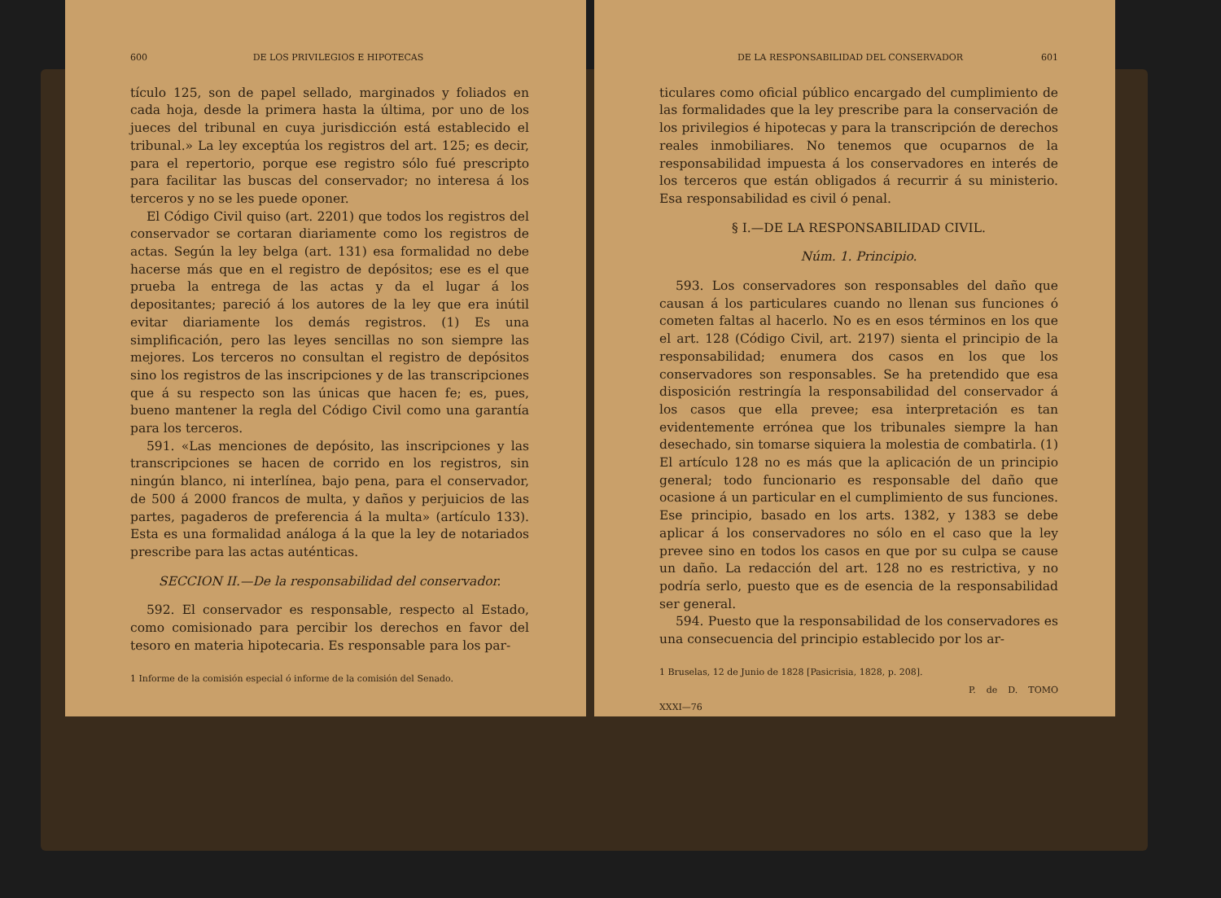600 DE LOS PRIVILEGIOS E HIPOTECAS
tículo 125, son de papel sellado, marginados y foliados en cada hoja, desde la primera hasta la última, por uno de los jueces del tribunal en cuya jurisdicción está establecido el tribunal.» La ley exceptúa los registros del art. 125; es decir, para el repertorio, porque ese registro sólo fué prescripto para facilitar las buscas del conservador; no interesa á los terceros y no se les puede oponer.
El Código Civil quiso (art. 2201) que todos los registros del conservador se cortaran diariamente como los registros de actas. Según la ley belga (art. 131) esa formalidad no debe hacerse más que en el registro de depósitos; ese es el que prueba la entrega de las actas y da el lugar á los depositantes; pareció á los autores de la ley que era inútil evitar diariamente los demás registros. (1) Es una simplificación, pero las leyes sencillas no son siempre las mejores. Los terceros no consultan el registro de depósitos sino los registros de las inscripciones y de las transcripciones que á su respecto son las únicas que hacen fe; es, pues, bueno mantener la regla del Código Civil como una garantía para los terceros.
591. «Las menciones de depósito, las inscripciones y las transcripciones se hacen de corrido en los registros, sin ningún blanco, ni interlínea, bajo pena, para el conservador, de 500 á 2000 francos de multa, y daños y perjuicios de las partes, pagaderos de preferencia á la multa» (artículo 133). Esta es una formalidad análoga á la que la ley de notariados prescribe para las actas auténticas.
SECCION II.—De la responsabilidad del conservador.
592. El conservador es responsable, respecto al Estado, como comisionado para percibir los derechos en favor del tesoro en materia hipotecaria. Es responsable para los par-
1 Informe de la comisión especial ó informe de la comisión del Senado.
DE LA RESPONSABILIDAD DEL CONSERVADOR 601
ticulares como oficial público encargado del cumplimiento de las formalidades que la ley prescribe para la conservación de los privilegios é hipotecas y para la transcripción de derechos reales inmobiliares. No tenemos que ocuparnos de la responsabilidad impuesta á los conservadores en interés de los terceros que están obligados á recurrir á su ministerio. Esa responsabilidad es civil ó penal.
§ I.—DE LA RESPONSABILIDAD CIVIL.
Núm. 1. Principio.
593. Los conservadores son responsables del daño que causan á los particulares cuando no llenan sus funciones ó cometen faltas al hacerlo. No es en esos términos en los que el art. 128 (Código Civil, art. 2197) sienta el principio de la responsabilidad; enumera dos casos en los que los conservadores son responsables. Se ha pretendido que esa disposición restringía la responsabilidad del conservador á los casos que ella prevee; esa interpretación es tan evidentemente errónea que los tribunales siempre la han desechado, sin tomarse siquiera la molestia de combatirla. (1) El artículo 128 no es más que la aplicación de un principio general; todo funcionario es responsable del daño que ocasione á un particular en el cumplimiento de sus funciones. Ese principio, basado en los arts. 1382, y 1383 se debe aplicar á los conservadores no sólo en el caso que la ley prevee sino en todos los casos en que por su culpa se cause un daño. La redacción del art. 128 no es restrictiva, y no podría serlo, puesto que es de esencia de la responsabilidad ser general.
594. Puesto que la responsabilidad de los conservadores es una consecuencia del principio establecido por los ar-
1 Bruselas, 12 de Junio de 1828 [Pasicrisia, 1828, p. 208].
P. de D. TOMO XXXI—76